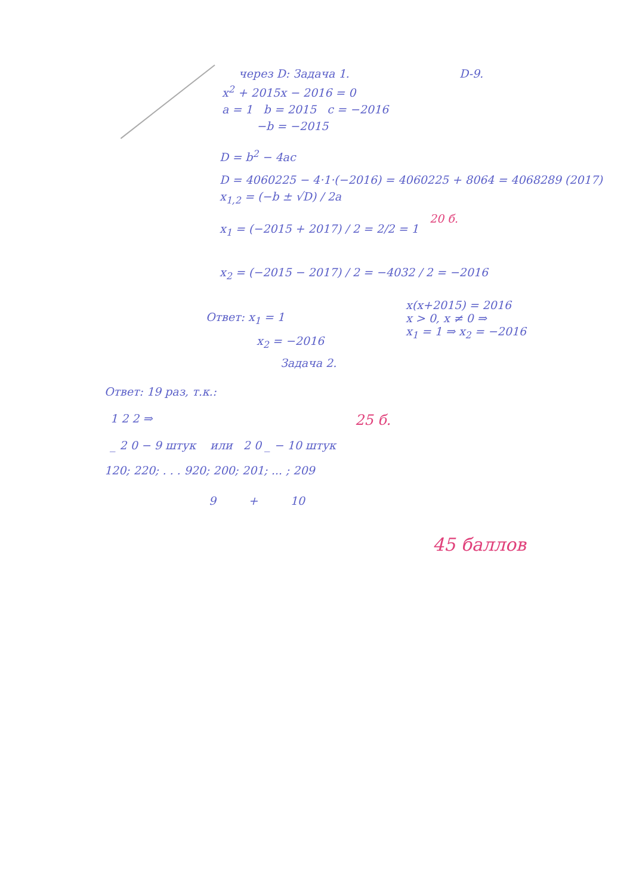через D: Задача 1. D-9.
x<sup>2</sup> + 2015x − 2016 = 0
a = 1 b = 2015 c = −2016
−b = −2015
D = b<sup>2</sup> − 4ac
D = 4060225 − 4·1·(−2016) = 4060225 + 8064 = 4068289 (2017)
x<sub>1,2</sub> = (−b ± √D) / 2a
20 б.
x<sub>1</sub> = (−2015 + 2017) / 2 = 2/2 = 1
x<sub>2</sub> = (−2015 − 2017) / 2 = −4032 / 2 = −2016
Ответ: x<sub>1</sub> = 1
x(x+2015) = 2016
x > 0, x ≠ 0 ⇒
x<sub>1</sub> = 1 ⇒ x<sub>2</sub> = −2016
x<sub>2</sub> = −2016
Задача 2.
Ответ: 19 раз, т.к.:
1 2 2 ⇒ 25 б.
_ 2 0 − 9 штук или 2 0 _ − 10 штук
120; 220; . . . 920; 200; 201; ... ; 209
9 + 10
45 баллов